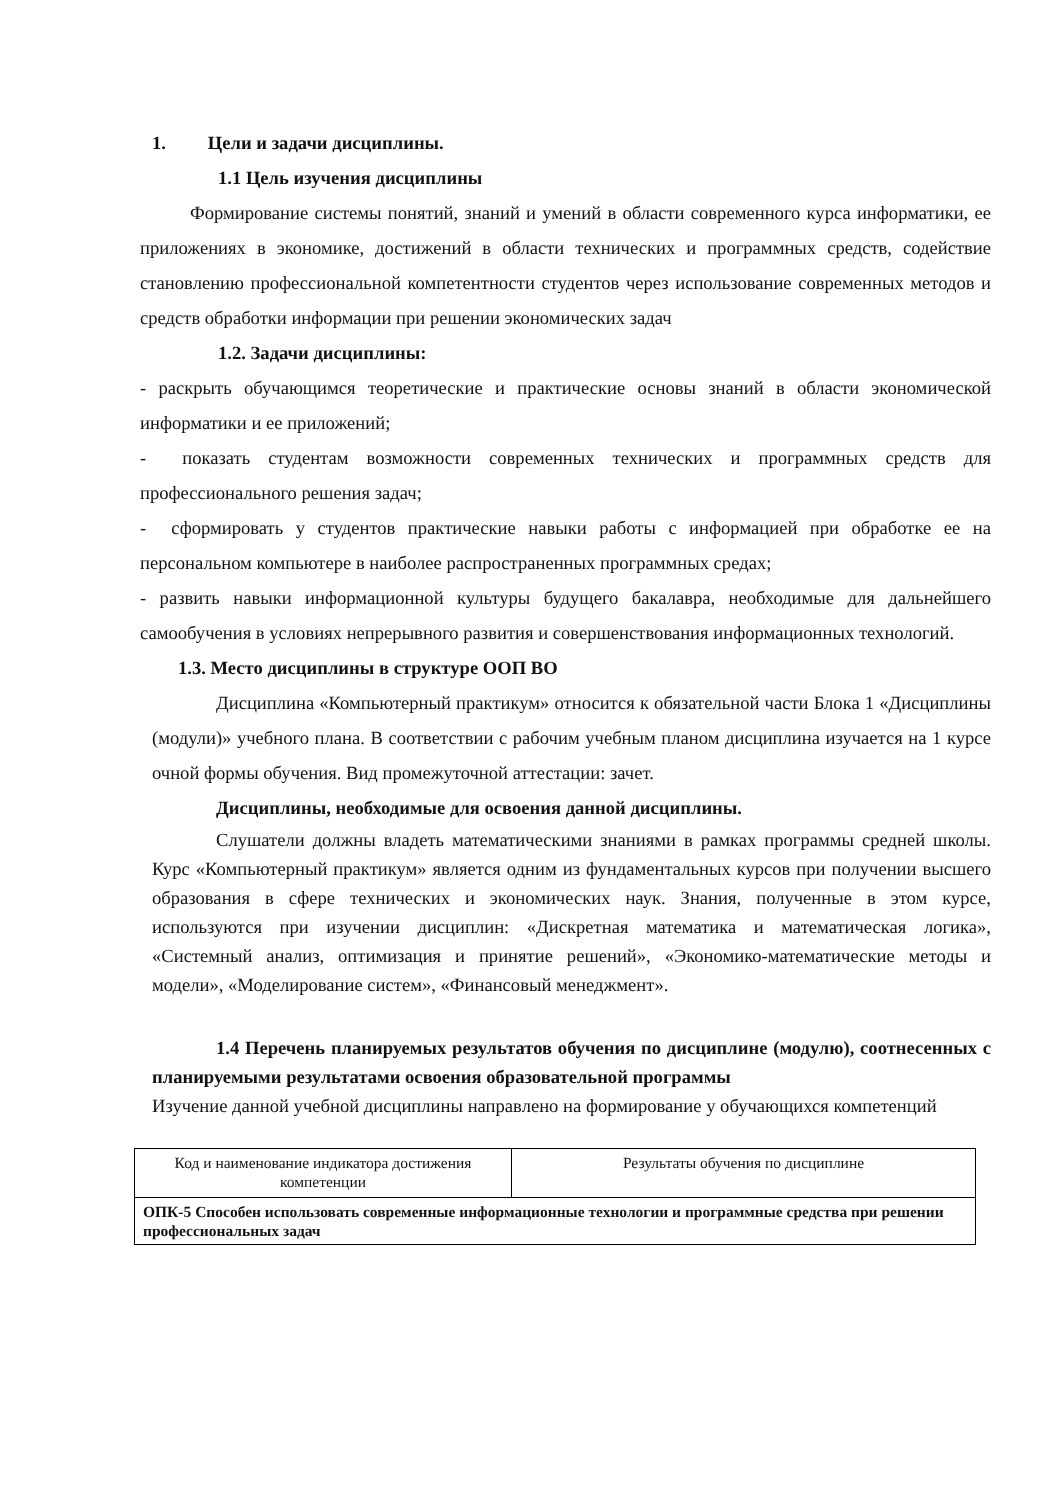1. Цели и задачи дисциплины.
1.1 Цель изучения дисциплины
Формирование системы понятий, знаний и умений в области современного курса информатики, ее приложениях в экономике, достижений в области технических и программных средств, содействие становлению профессиональной компетентности студентов через использование современных методов и средств обработки информации при решении экономических задач
1.2. Задачи дисциплины:
- раскрыть обучающимся теоретические и практические основы знаний в области экономической информатики и ее приложений;
- показать студентам возможности современных технических и программных средств для профессионального решения задач;
- сформировать у студентов практические навыки работы с информацией при обработке ее на персональном компьютере в наиболее распространенных программных средах;
- развить навыки информационной культуры будущего бакалавра, необходимые для дальнейшего самообучения в условиях непрерывного развития и совершенствования информационных технологий.
1.3. Место дисциплины в структуре ООП ВО
Дисциплина «Компьютерный практикум» относится к обязательной части Блока 1 «Дисциплины (модули)» учебного плана. В соответствии с рабочим учебным планом дисциплина изучается на 1 курсе очной формы обучения. Вид промежуточной аттестации: зачет.
Дисциплины, необходимые для освоения данной дисциплины.
Слушатели должны владеть математическими знаниями в рамках программы средней школы. Курс «Компьютерный практикум» является одним из фундаментальных курсов при получении высшего образования в сфере технических и экономических наук. Знания, полученные в этом курсе, используются при изучении дисциплин: «Дискретная математика и математическая логика», «Системный анализ, оптимизация и принятие решений», «Экономико-математические методы и модели», «Моделирование систем», «Финансовый менеджмент».
1.4 Перечень планируемых результатов обучения по дисциплине (модулю), соотнесенных с планируемыми результатами освоения образовательной программы
Изучение данной учебной дисциплины направлено на формирование у обучающихся компетенций
| Код и наименование индикатора достижения компетенции | Результаты обучения по дисциплине |
| ОПК-5 Способен использовать современные информационные технологии и программные средства при решении профессиональных задач | |